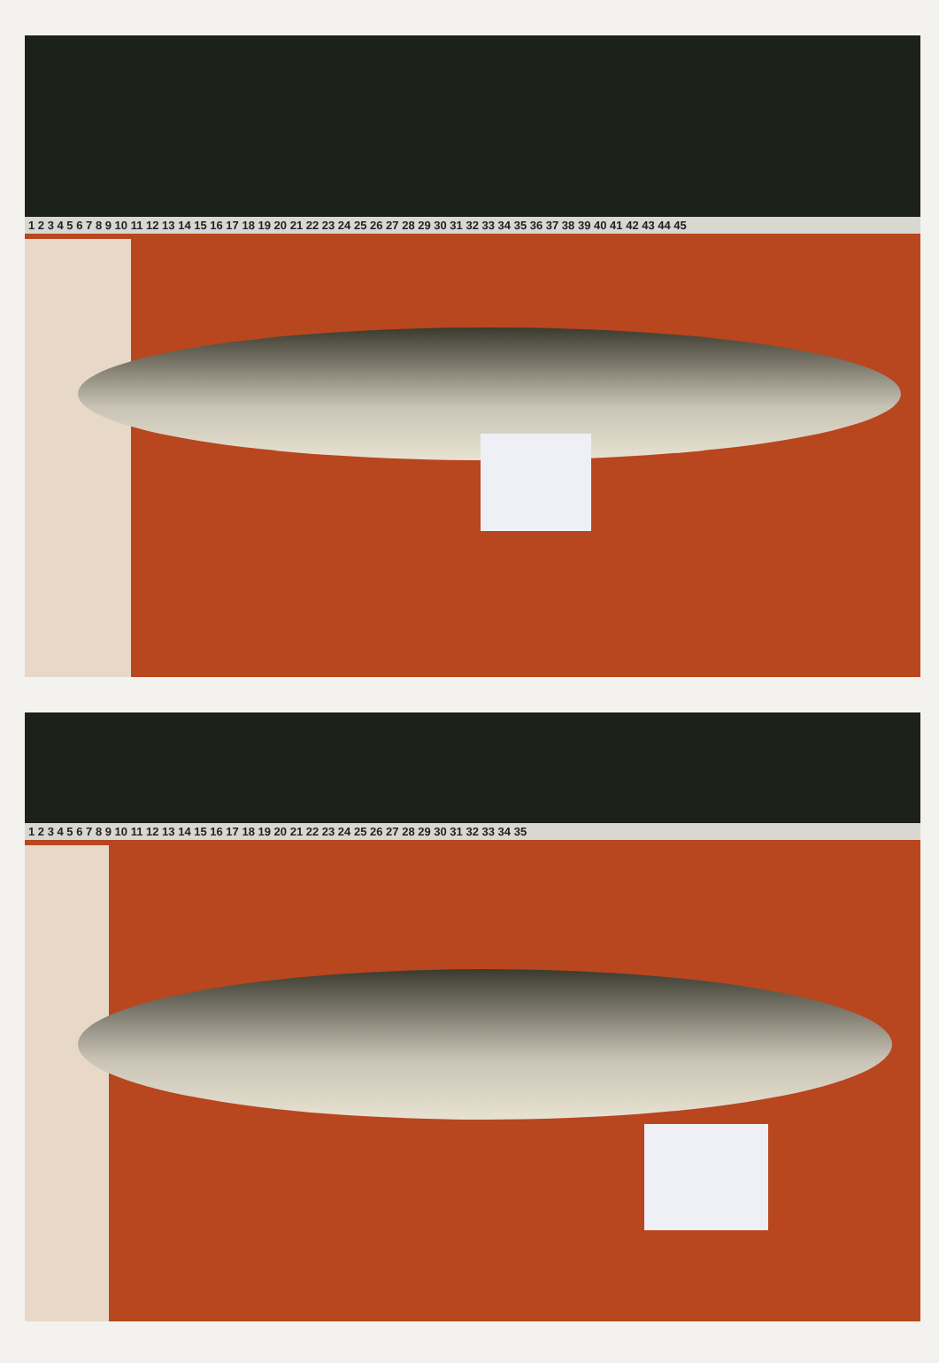1 2 3 4 5 6 7 8 9 10 11 12 13 14 15 16 17 18 19 20 21 22 23 24 25 26 27 28 29 30 31 32 33 34 35 36 37 38 39 40 41 42 43 44 45
1 2 3 4 5 6 7 8 9 10 11 12 13 14 15 16 17 18 19 20 21 22 23 24 25 26 27 28 29 30 31 32 33 34 35